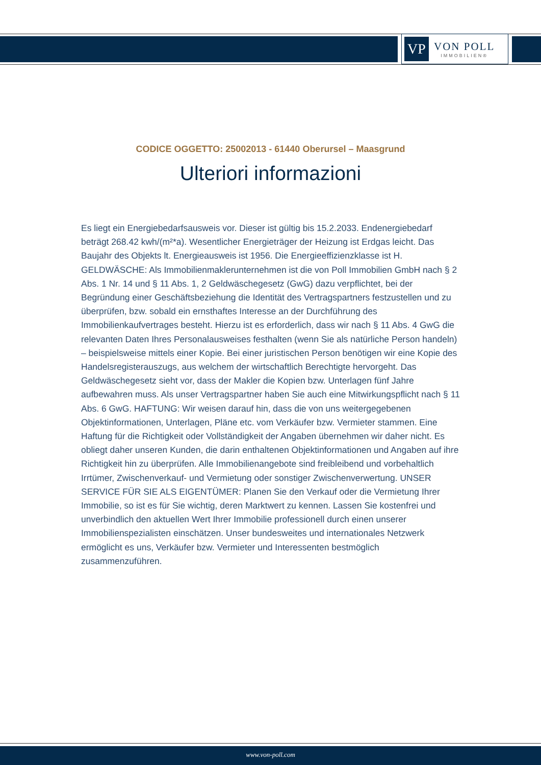VP
VON POLL
IMMOBILIEN®
CODICE OGGETTO: 25002013 - 61440 Oberursel – Maasgrund
Ulteriori informazioni
Es liegt ein Energiebedarfsausweis vor. Dieser ist gültig bis 15.2.2033. Endenergiebedarf beträgt 268.42 kwh/(m²*a). Wesentlicher Energieträger der Heizung ist Erdgas leicht. Das Baujahr des Objekts lt. Energieausweis ist 1956. Die Energieeffizienzklasse ist H. GELDWÄSCHE: Als Immobilienmaklerunternehmen ist die von Poll Immobilien GmbH nach § 2 Abs. 1 Nr. 14 und § 11 Abs. 1, 2 Geldwäschegesetz (GwG) dazu verpflichtet, bei der Begründung einer Geschäftsbeziehung die Identität des Vertragspartners festzustellen und zu überprüfen, bzw. sobald ein ernsthaftes Interesse an der Durchführung des Immobilienkaufvertrages besteht. Hierzu ist es erforderlich, dass wir nach § 11 Abs. 4 GwG die relevanten Daten Ihres Personalausweises festhalten (wenn Sie als natürliche Person handeln) – beispielsweise mittels einer Kopie. Bei einer juristischen Person benötigen wir eine Kopie des Handelsregisterauszugs, aus welchem der wirtschaftlich Berechtigte hervorgeht. Das Geldwäschegesetz sieht vor, dass der Makler die Kopien bzw. Unterlagen fünf Jahre aufbewahren muss. Als unser Vertragspartner haben Sie auch eine Mitwirkungspflicht nach § 11 Abs. 6 GwG. HAFTUNG: Wir weisen darauf hin, dass die von uns weitergegebenen Objektinformationen, Unterlagen, Pläne etc. vom Verkäufer bzw. Vermieter stammen. Eine Haftung für die Richtigkeit oder Vollständigkeit der Angaben übernehmen wir daher nicht. Es obliegt daher unseren Kunden, die darin enthaltenen Objektinformationen und Angaben auf ihre Richtigkeit hin zu überprüfen. Alle Immobilienangebote sind freibleibend und vorbehaltlich Irrtümer, Zwischenverkauf- und Vermietung oder sonstiger Zwischenverwertung. UNSER SERVICE FÜR SIE ALS EIGENTÜMER: Planen Sie den Verkauf oder die Vermietung Ihrer Immobilie, so ist es für Sie wichtig, deren Marktwert zu kennen. Lassen Sie kostenfrei und unverbindlich den aktuellen Wert Ihrer Immobilie professionell durch einen unserer Immobilienspezialisten einschätzen. Unser bundesweites und internationales Netzwerk ermöglicht es uns, Verkäufer bzw. Vermieter und Interessenten bestmöglich zusammenzuführen.
www.von-poll.com